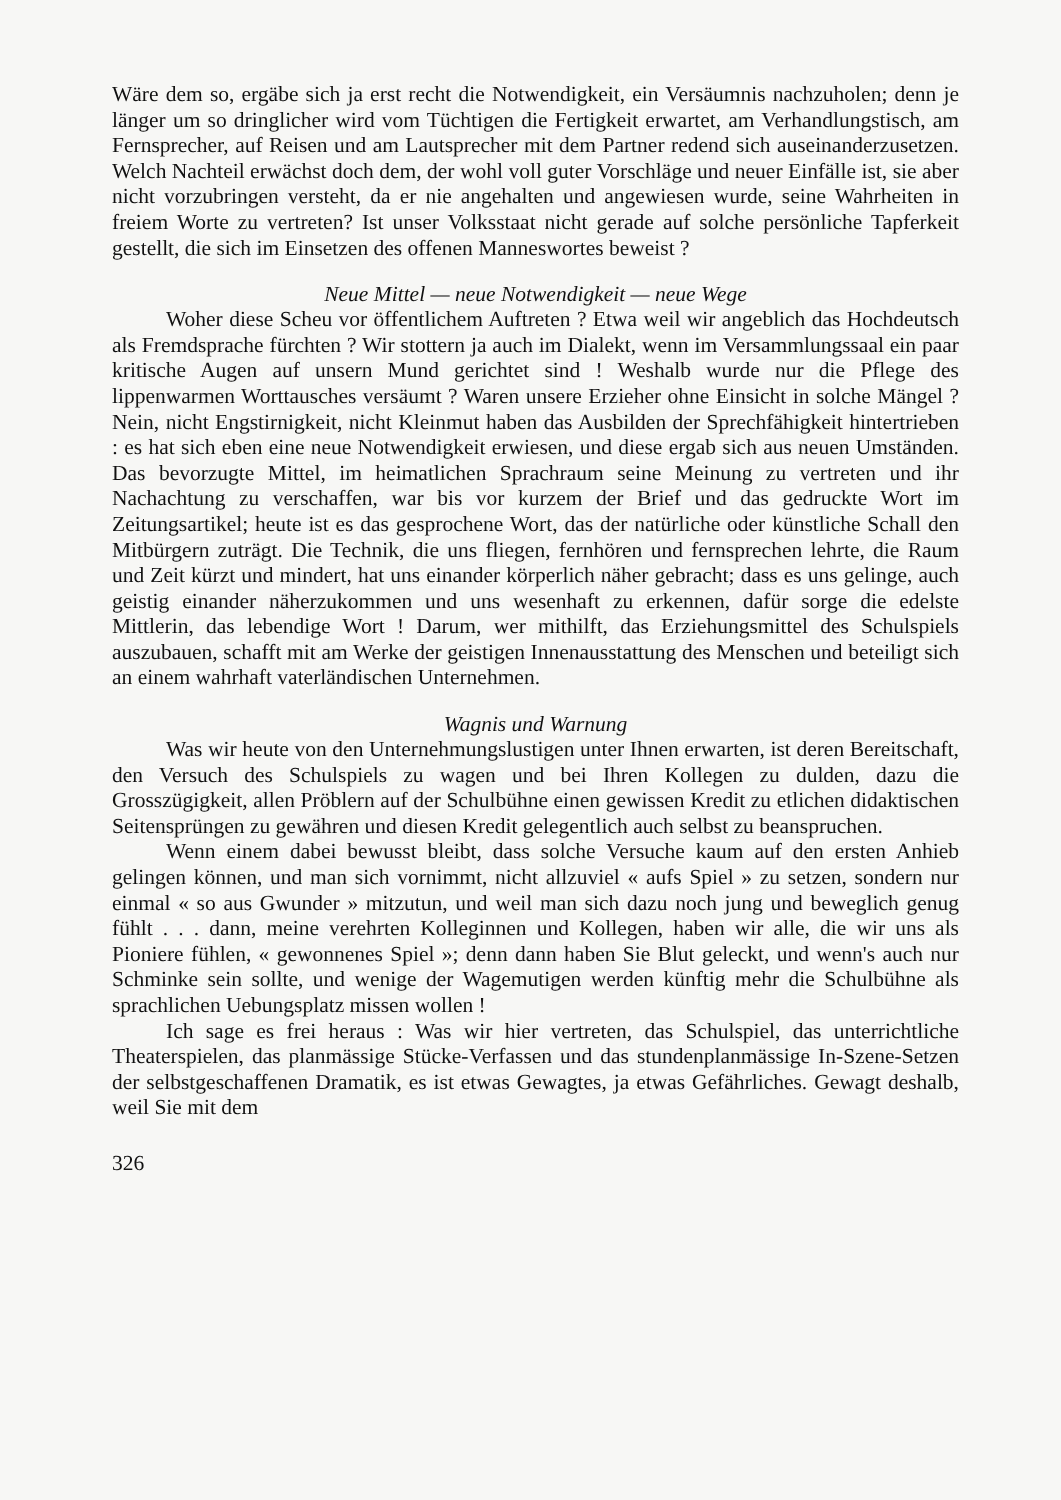Wäre dem so, ergäbe sich ja erst recht die Notwendigkeit, ein Versäumnis nachzuholen; denn je länger um so dringlicher wird vom Tüchtigen die Fertigkeit erwartet, am Verhandlungstisch, am Fernsprecher, auf Reisen und am Lautsprecher mit dem Partner redend sich auseinanderzusetzen. Welch Nachteil erwächst doch dem, der wohl voll guter Vorschläge und neuer Einfälle ist, sie aber nicht vorzubringen versteht, da er nie angehalten und angewiesen wurde, seine Wahrheiten in freiem Worte zu vertreten? Ist unser Volksstaat nicht gerade auf solche persönliche Tapferkeit gestellt, die sich im Einsetzen des offenen Manneswortes beweist ?
Neue Mittel — neue Notwendigkeit — neue Wege
Woher diese Scheu vor öffentlichem Auftreten ? Etwa weil wir angeblich das Hochdeutsch als Fremdsprache fürchten ? Wir stottern ja auch im Dialekt, wenn im Versammlungssaal ein paar kritische Augen auf unsern Mund gerichtet sind ! Weshalb wurde nur die Pflege des lippenwarmen Worttausches versäumt ? Waren unsere Erzieher ohne Einsicht in solche Mängel ? Nein, nicht Engstirnigkeit, nicht Kleinmut haben das Ausbilden der Sprechfähigkeit hintertrieben : es hat sich eben eine neue Notwendigkeit erwiesen, und diese ergab sich aus neuen Umständen. Das bevorzugte Mittel, im heimatlichen Sprachraum seine Meinung zu vertreten und ihr Nachachtung zu verschaffen, war bis vor kurzem der Brief und das gedruckte Wort im Zeitungsartikel; heute ist es das gesprochene Wort, das der natürliche oder künstliche Schall den Mitbürgern zuträgt. Die Technik, die uns fliegen, fernhören und fernsprechen lehrte, die Raum und Zeit kürzt und mindert, hat uns einander körperlich näher gebracht; dass es uns gelinge, auch geistig einander näherzukommen und uns wesenhaft zu erkennen, dafür sorge die edelste Mittlerin, das lebendige Wort ! Darum, wer mithilft, das Erziehungsmittel des Schulspiels auszubauen, schafft mit am Werke der geistigen Innenausstattung des Menschen und beteiligt sich an einem wahrhaft vaterländischen Unternehmen.
Wagnis und Warnung
Was wir heute von den Unternehmungslustigen unter Ihnen erwarten, ist deren Bereitschaft, den Versuch des Schulspiels zu wagen und bei Ihren Kollegen zu dulden, dazu die Grosszügigkeit, allen Pröblern auf der Schulbühne einen gewissen Kredit zu etlichen didaktischen Seitensprüngen zu gewähren und diesen Kredit gelegentlich auch selbst zu beanspruchen.
Wenn einem dabei bewusst bleibt, dass solche Versuche kaum auf den ersten Anhieb gelingen können, und man sich vornimmt, nicht allzuviel « aufs Spiel » zu setzen, sondern nur einmal « so aus Gwunder » mitzutun, und weil man sich dazu noch jung und beweglich genug fühlt . . . dann, meine verehrten Kolleginnen und Kollegen, haben wir alle, die wir uns als Pioniere fühlen, « gewonnenes Spiel »; denn dann haben Sie Blut geleckt, und wenn's auch nur Schminke sein sollte, und wenige der Wagemutigen werden künftig mehr die Schulbühne als sprachlichen Uebungsplatz missen wollen !
Ich sage es frei heraus : Was wir hier vertreten, das Schulspiel, das unterrichtliche Theaterspielen, das planmässige Stücke-Verfassen und das stundenplanmässige In-Szene-Setzen der selbstgeschaffenen Dramatik, es ist etwas Gewagtes, ja etwas Gefährliches. Gewagt deshalb, weil Sie mit dem
326